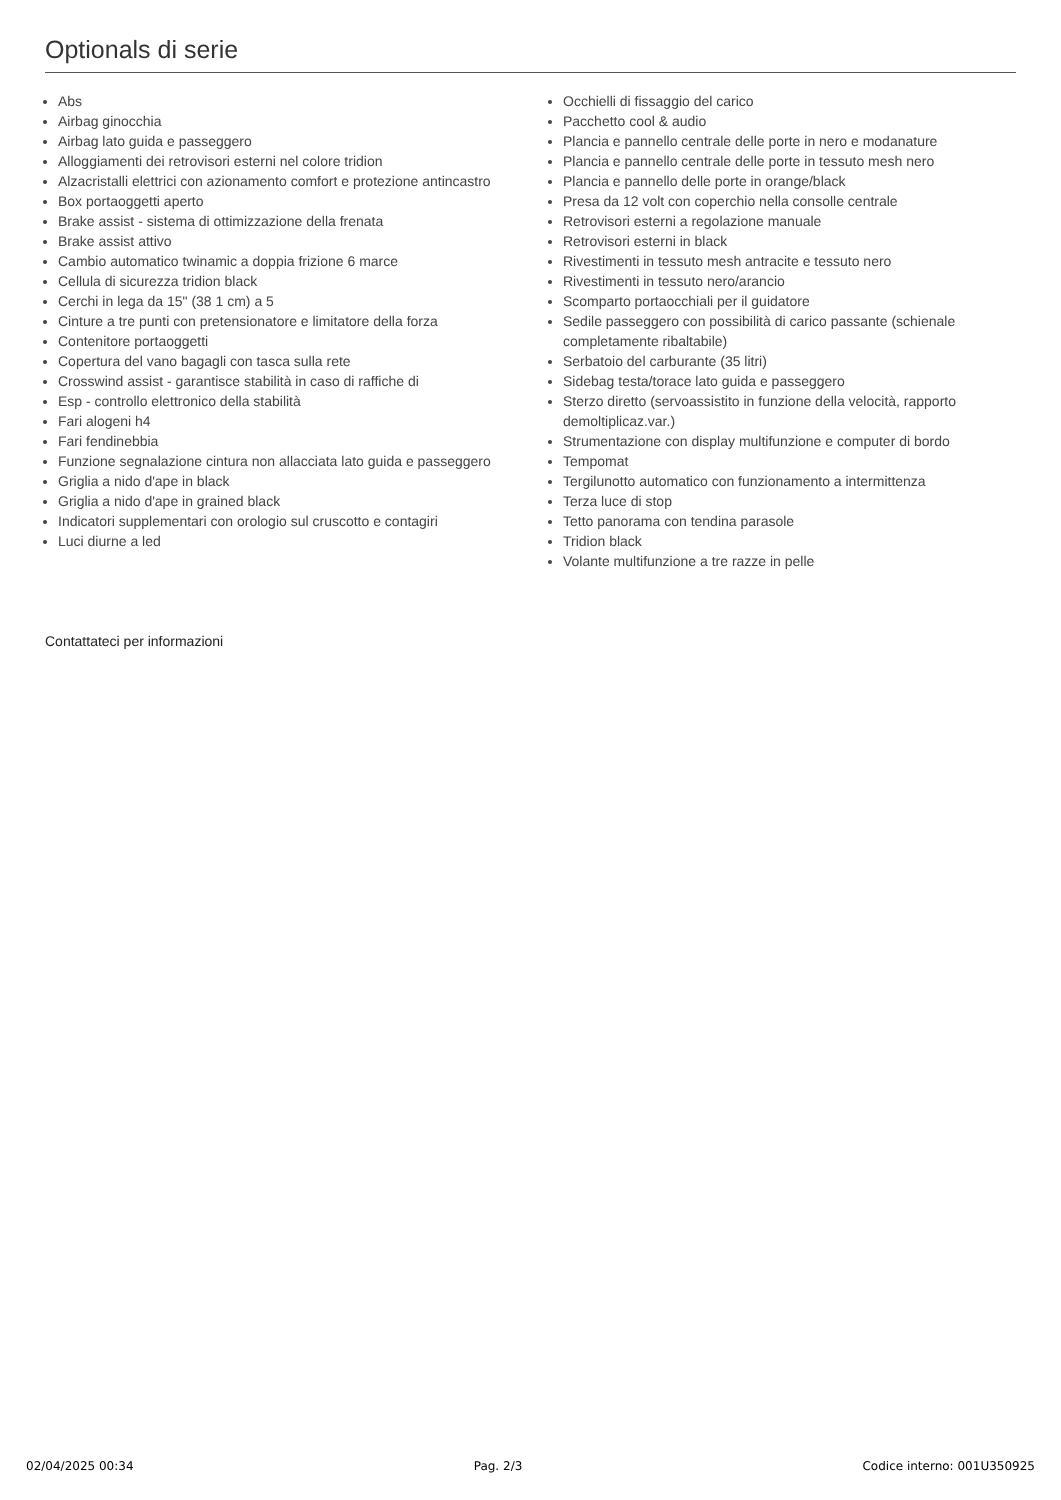Optionals di serie
Abs
Airbag ginocchia
Airbag lato guida e passeggero
Alloggiamenti dei retrovisori esterni nel colore tridion
Alzacristalli elettrici con azionamento comfort e protezione antincastro
Box portaoggetti aperto
Brake assist - sistema di ottimizzazione della frenata
Brake assist attivo
Cambio automatico twinamic a doppia frizione 6 marce
Cellula di sicurezza tridion black
Cerchi in lega da 15" (38 1 cm) a 5
Cinture a tre punti con pretensionatore e limitatore della forza
Contenitore portaoggetti
Copertura del vano bagagli con tasca sulla rete
Crosswind assist - garantisce stabilità in caso di raffiche di
Esp - controllo elettronico della stabilità
Fari alogeni h4
Fari fendinebbia
Funzione segnalazione cintura non allacciata lato guida e passeggero
Griglia a nido d'ape in black
Griglia a nido d'ape in grained black
Indicatori supplementari con orologio sul cruscotto e contagiri
Luci diurne a led
Occhielli di fissaggio del carico
Pacchetto cool & audio
Plancia e pannello centrale delle porte in nero e modanature
Plancia e pannello centrale delle porte in tessuto mesh nero
Plancia e pannello delle porte in orange/black
Presa da 12 volt con coperchio nella consolle centrale
Retrovisori esterni a regolazione manuale
Retrovisori esterni in black
Rivestimenti in tessuto mesh antracite e tessuto nero
Rivestimenti in tessuto nero/arancio
Scomparto portaocchiali per il guidatore
Sedile passeggero con possibilità di carico passante (schienale completamente ribaltabile)
Serbatoio del carburante (35 litri)
Sidebag testa/torace lato guida e passeggero
Sterzo diretto (servoassistito in funzione della velocità, rapporto demoltiplicaz.var.)
Strumentazione con display multifunzione e computer di bordo
Tempomat
Tergilunotto automatico con funzionamento a intermittenza
Terza luce di stop
Tetto panorama con tendina parasole
Tridion black
Volante multifunzione a tre razze in pelle
Contattateci per informazioni
02/04/2025 00:34 Pag. 2/3 Codice interno: 001U350925